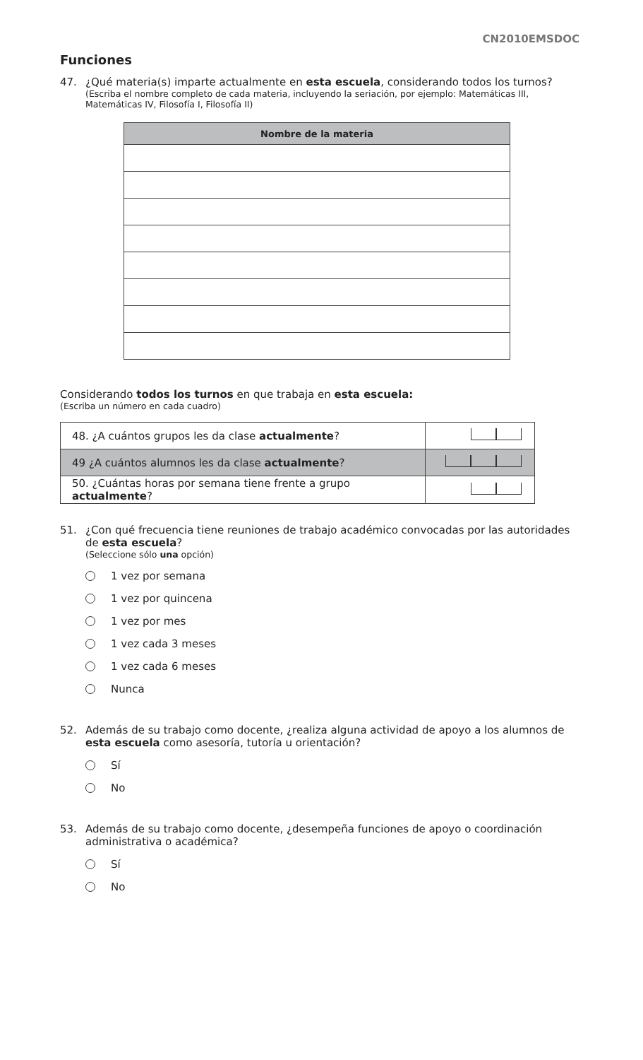CN2010EMSDOC
Funciones
47. ¿Qué materia(s) imparte actualmente en esta escuela, considerando todos los turnos?
(Escriba el nombre completo de cada materia, incluyendo la seriación, por ejemplo: Matemáticas III, Matemáticas IV, Filosofía I, Filosofía II)
| Nombre de la materia |
| --- |
Considerando todos los turnos en que trabaja en esta escuela:
(Escriba un número en cada cuadro)
| 48. ¿A cuántos grupos les da clase actualmente ? | |
| 49 ¿A cuántos alumnos les da clase actualmente ? | |
| 50. ¿Cuántas horas por semana tiene frente a grupo actualmente ? | |
51. ¿Con qué frecuencia tiene reuniones de trabajo académico convocadas por las autoridades de esta escuela?
(Seleccione sólo una opción)
1 vez por semana
1 vez por quincena
1 vez por mes
1 vez cada 3 meses
1 vez cada 6 meses
Nunca
52. Además de su trabajo como docente, ¿realiza alguna actividad de apoyo a los alumnos de esta escuela como asesoría, tutoría u orientación?
Sí
No
53. Además de su trabajo como docente, ¿desempeña funciones de apoyo o coordinación administrativa o académica?
Sí
No